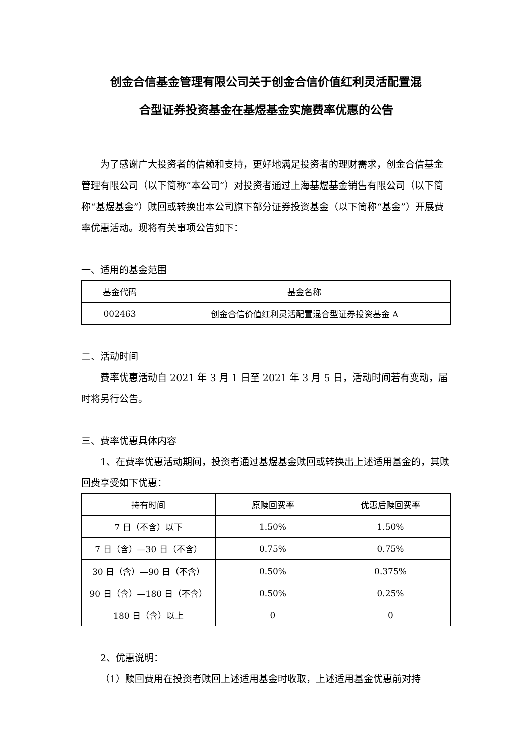创金合信基金管理有限公司关于创金合信价值红利灵活配置混
合型证券投资基金在基煜基金实施费率优惠的公告
为了感谢广大投资者的信赖和支持，更好地满足投资者的理财需求，创金合信基金管理有限公司（以下简称“本公司”）对投资者通过上海基煜基金销售有限公司（以下简称“基煜基金”）赎回或转换出本公司旗下部分证券投资基金（以下简称“基金”）开展费率优惠活动。现将有关事项公告如下：
一、适用的基金范围
| 基金代码 | 基金名称 |
| --- | --- |
| 002463 | 创金合信价值红利灵活配置混合型证券投资基金 A |
二、活动时间
费率优惠活动自 2021 年 3 月 1 日至 2021 年 3 月 5 日，活动时间若有变动，届时将另行公告。
三、费率优惠具体内容
1、在费率优惠活动期间，投资者通过基煜基金赎回或转换出上述适用基金的，其赎回费享受如下优惠：
| 持有时间 | 原赎回费率 | 优惠后赎回费率 |
| --- | --- | --- |
| 7 日（不含）以下 | 1.50% | 1.50% |
| 7 日（含）—30 日（不含） | 0.75% | 0.75% |
| 30 日（含）—90 日（不含） | 0.50% | 0.375% |
| 90 日（含）—180 日（不含） | 0.50% | 0.25% |
| 180 日（含）以上 | 0 | 0 |
2、优惠说明：
（1）赎回费用在投资者赎回上述适用基金时收取，上述适用基金优惠前对持